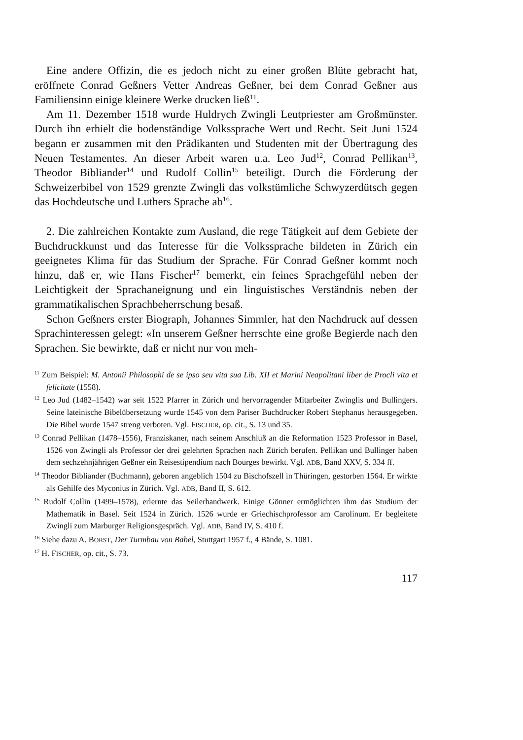Eine andere Offizin, die es jedoch nicht zu einer großen Blüte gebracht hat, eröffnete Conrad Geßners Vetter Andreas Geßner, bei dem Conrad Geßner aus Familiensinn einige kleinere Werke drucken ließ<sup>11</sup>.
Am 11. Dezember 1518 wurde Huldrych Zwingli Leutpriester am Groß­münster. Durch ihn erhielt die bodenständige Volkssprache Wert und Recht. Seit Juni 1524 begann er zusammen mit den Prädikanten und Studenten mit der Übertragung des Neuen Testamentes. An dieser Arbeit waren u.a. Leo Jud<sup>12</sup>, Conrad Pellikan<sup>13</sup>, Theodor Bibliander<sup>14</sup> und Rudolf Collin<sup>15</sup> beteiligt. Durch die Förderung der Schweizerbibel von 1529 grenzte Zwingli das volkstümliche Schwyzerdütsch gegen das Hochdeutsche und Luthers Sprache ab<sup>16</sup>.
2. Die zahlreichen Kontakte zum Ausland, die rege Tätigkeit auf dem Gebiete der Buchdruckkunst und das Interesse für die Volkssprache bildeten in Zürich ein geeignetes Klima für das Studium der Sprache. Für Conrad Geßner kommt noch hinzu, daß er, wie Hans Fischer<sup>17</sup> bemerkt, ein feines Sprachgefühl neben der Leichtigkeit der Sprachaneignung und ein linguistisches Verständnis neben der grammatikalischen Sprachbe­herrschung besaß.
Schon Geßners erster Biograph, Johannes Simmler, hat den Nachdruck auf dessen Sprachinteressen gelegt: «In unserem Geßner herrschte eine große Begierde nach den Sprachen. Sie bewirkte, daß er nicht nur von meh-
<sup>11</sup> Zum Beispiel: M. Antonii Philosophi de se ipso seu vita sua Lib. XII et Marini Neapo­litani liber de Procli vita et felicitate (1558).
<sup>12</sup> Leo Jud (1482–1542) war seit 1522 Pfarrer in Zürich und hervorragender Mitarbeiter Zwinglis und Bullingers. Seine lateinische Bibelübersetzung wurde 1545 von dem Pariser Buchdrucker Robert Stephanus herausgegeben. Die Bibel wurde 1547 streng verboten. Vgl. FISCHER, op. cit., S. 13 und 35.
<sup>13</sup> Conrad Pellikan (1478–1556), Franziskaner, nach seinem Anschluß an die Reformation 1523 Professor in Basel, 1526 von Zwingli als Professor der drei gelehrten Sprachen nach Zürich berufen. Pellikan und Bullinger haben dem sechzehnjährigen Geßner ein Reisestipendium nach Bourges bewirkt. Vgl. ADB, Band XXV, S. 334 ff.
<sup>14</sup> Theodor Bibliander (Buchmann), geboren angeblich 1504 zu Bischofszell in Thüringen, gestorben 1564. Er wirkte als Gehilfe des Myconius in Zürich. Vgl. ADB, Band II, S. 612.
<sup>15</sup> Rudolf Collin (1499–1578), erlernte das Seilerhandwerk. Einige Gönner ermöglichten ihm das Studium der Mathematik in Basel. Seit 1524 in Zürich. 1526 wurde er Griechisch­professor am Carolinum. Er begleitete Zwingli zum Marburger Religionsgespräch. Vgl. ADB, Band IV, S. 410 f.
<sup>16</sup> Siehe dazu A. BORST, Der Turmbau von Babel, Stuttgart 1957 f., 4 Bände, S. 1081.
<sup>17</sup> H. FISCHER, op. cit., S. 73.
117